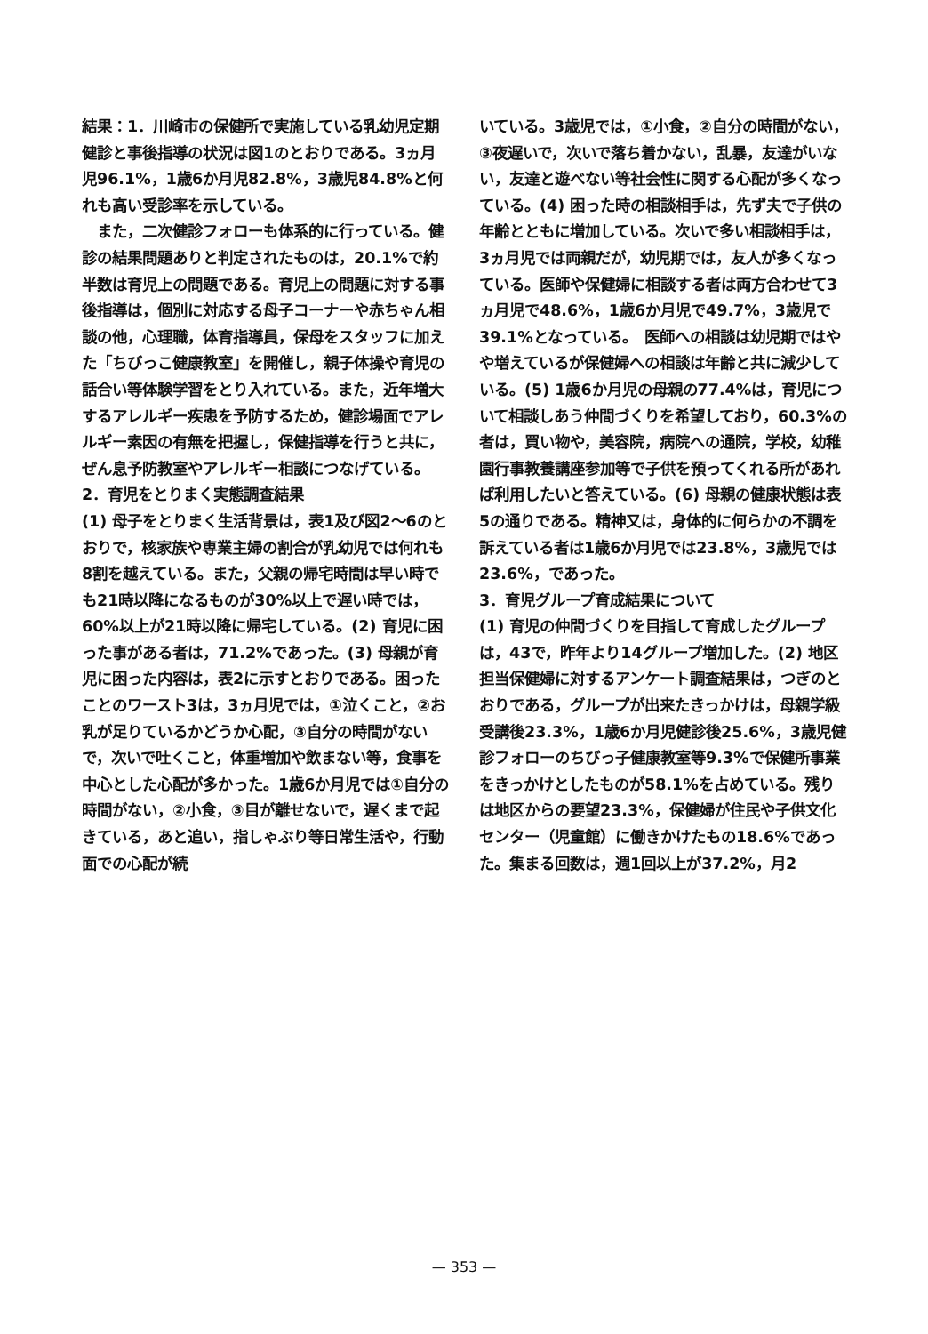結果：1．川崎市の保健所で実施している乳幼児定期健診と事後指導の状況は図1のとおりである。3ヵ月児96.1%，1歳6か月児82.8%，3歳児84.8%と何れも高い受診率を示している。
　また，二次健診フォローも体系的に行っている。健診の結果問題ありと判定されたものは，20.1%で約半数は育児上の問題である。育児上の問題に対する事後指導は，個別に対応する母子コーナーや赤ちゃん相談の他，心理職，体育指導員，保母をスタッフに加えた「ちびっこ健康教室」を開催し，親子体操や育児の話合い等体験学習をとり入れている。また，近年増大するアレルギー疾患を予防するため，健診場面でアレルギー素因の有無を把握し，保健指導を行うと共に，ぜん息予防教室やアレルギー相談につなげている。
2．育児をとりまく実態調査結果
(1) 母子をとりまく生活背景は，表1及び図2～6のとおりで，核家族や専業主婦の割合が乳幼児では何れも8割を越えている。また，父親の帰宅時間は早い時でも21時以降になるものが30%以上で遅い時では，60%以上が21時以降に帰宅している。(2) 育児に困った事がある者は，71.2%であった。(3) 母親が育児に困った内容は，表2に示すとおりである。困ったことのワースト3は，3ヵ月児では，①泣くこと，②お乳が足りているかどうか心配，③自分の時間がないで，次いで吐くこと，体重増加や飲まない等，食事を中心とした心配が多かった。1歳6か月児では①自分の時間がない，②小食，③目が離せないで，遅くまで起きている，あと追い，指しゃぶり等日常生活や，行動面での心配が続
いている。3歳児では，①小食，②自分の時間がない，③夜遅いで，次いで落ち着かない，乱暴，友達がいない，友達と遊べない等社会性に関する心配が多くなっている。(4) 困った時の相談相手は，先ず夫で子供の年齢とともに増加している。次いで多い相談相手は，3ヵ月児では両親だが，幼児期では，友人が多くなっている。医師や保健婦に相談する者は両方合わせて3ヵ月児で48.6%，1歳6か月児で49.7%，3歳児で39.1%となっている。　医師への相談は幼児期ではやや増えているが保健婦への相談は年齢と共に減少している。(5) 1歳6か月児の母親の77.4%は，育児について相談しあう仲間づくりを希望しており，60.3%の者は，買い物や，美容院，病院への通院，学校，幼稚園行事教養講座参加等で子供を預ってくれる所があれば利用したいと答えている。(6) 母親の健康状態は表5の通りである。精神又は，身体的に何らかの不調を訴えている者は1歳6か月児では23.8%，3歳児では23.6%，であった。
3．育児グループ育成結果について
(1) 育児の仲間づくりを目指して育成したグループは，43で，昨年より14グループ増加した。(2) 地区担当保健婦に対するアンケート調査結果は，つぎのとおりである，グループが出来たきっかけは，母親学級受講後23.3%，1歳6か月児健診後25.6%，3歳児健診フォローのちびっ子健康教室等9.3%で保健所事業をきっかけとしたものが58.1%を占めている。残りは地区からの要望23.3%，保健婦が住民や子供文化センター（児童館）に働きかけたもの18.6%であった。集まる回数は，週1回以上が37.2%，月2
— 353 —